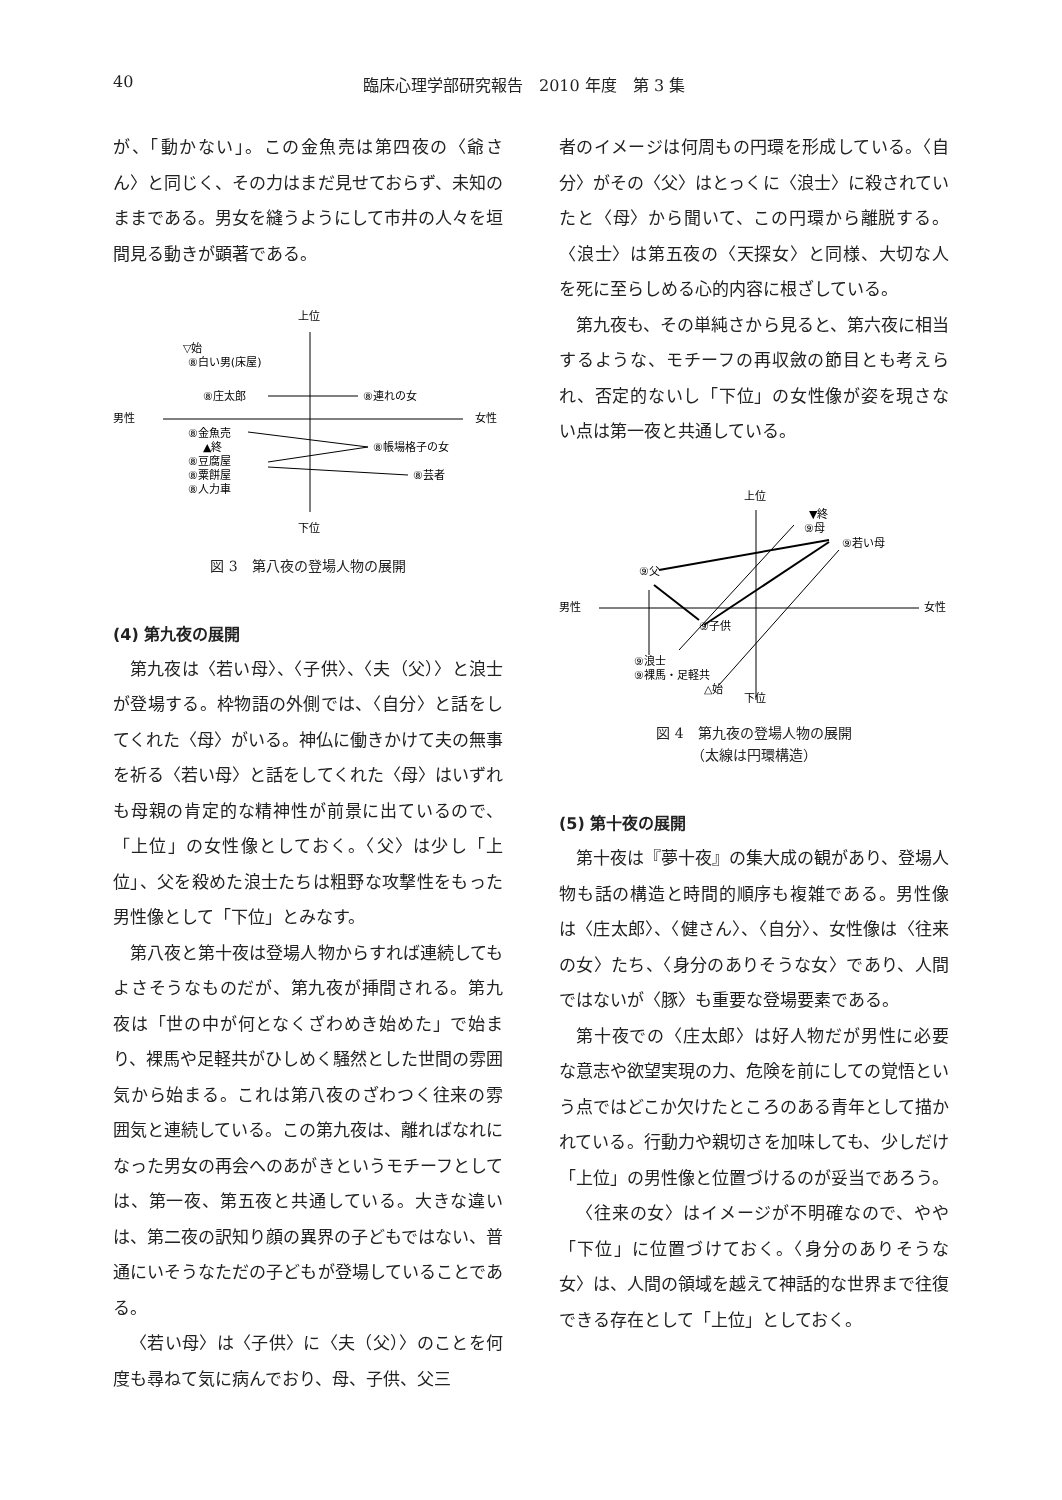40 臨床心理学部研究報告　2010 年度　第 3 集
が、「動かない」。この金魚売は第四夜の〈爺さん〉と同じく、その力はまだ見せておらず、未知のままである。男女を縫うようにして市井の人々を垣間見る動きが顕著である。
上位
下位
男性
女性
▽始
⑧白い男(床屋)
⑧庄太郎
⑧連れの女
⑧金魚売
▲終
⑧帳場格子の女
⑧豆腐屋
⑧粟餅屋
⑧人力車
⑧芸者
図 3　第八夜の登場人物の展開
(4) 第九夜の展開
第九夜は〈若い母〉、〈子供〉、〈夫（父）〉と浪士が登場する。枠物語の外側では、〈自分〉と話をしてくれた〈母〉がいる。神仏に働きかけて夫の無事を祈る〈若い母〉と話をしてくれた〈母〉はいずれも母親の肯定的な精神性が前景に出ているので、「上位」の女性像としておく。〈父〉は少し「上位」、父を殺めた浪士たちは粗野な攻撃性をもった男性像として「下位」とみなす。
第八夜と第十夜は登場人物からすれば連続してもよさそうなものだが、第九夜が挿間される。第九夜は「世の中が何となくざわめき始めた」で始まり、裸馬や足軽共がひしめく騒然とした世間の雰囲気から始まる。これは第八夜のざわつく往来の雰囲気と連続している。この第九夜は、離ればなれになった男女の再会へのあがきというモチーフとしては、第一夜、第五夜と共通している。大きな違いは、第二夜の訳知り顔の異界の子どもではない、普通にいそうなただの子どもが登場していることである。
〈若い母〉は〈子供〉に〈夫（父）〉のことを何度も尋ねて気に病んでおり、母、子供、父三
者のイメージは何周もの円環を形成している。〈自分〉がその〈父〉はとっくに〈浪士〉に殺されていたと〈母〉から聞いて、この円環から離脱する。〈浪士〉は第五夜の〈天探女〉と同様、大切な人を死に至らしめる心的内容に根ざしている。
第九夜も、その単純さから見ると、第六夜に相当するような、モチーフの再収斂の節目とも考えられ、否定的ないし「下位」の女性像が姿を現さない点は第一夜と共通している。
上位
下位
男性
女性
▼終
⑨母
⑨若い母
⑨父
⑨子供
⑨浪士
⑨裸馬・足軽共
△始
図 4　第九夜の登場人物の展開
（太線は円環構造）
(5) 第十夜の展開
第十夜は『夢十夜』の集大成の観があり、登場人物も話の構造と時間的順序も複雑である。男性像は〈庄太郎〉、〈健さん〉、〈自分〉、女性像は〈往来の女〉たち、〈身分のありそうな女〉であり、人間ではないが〈豚〉も重要な登場要素である。
第十夜での〈庄太郎〉は好人物だが男性に必要な意志や欲望実現の力、危険を前にしての覚悟という点ではどこか欠けたところのある青年として描かれている。行動力や親切さを加味しても、少しだけ「上位」の男性像と位置づけるのが妥当であろう。
〈往来の女〉はイメージが不明確なので、やや「下位」に位置づけておく。〈身分のありそうな女〉は、人間の領域を越えて神話的な世界まで往復できる存在として「上位」としておく。